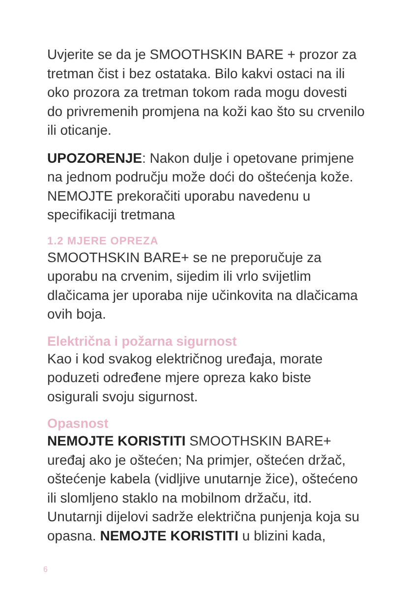Uvjerite se da je SMOOTHSKIN BARE + prozor za tretman čist i bez ostataka. Bilo kakvi ostaci na ili oko prozora za tretman tokom rada mogu dovesti do privremenih promjena na koži kao što su crvenilo ili oticanje.
UPOZORENJE: Nakon dulje i opetovane primjene na jednom području može doći do oštećenja kože. NEMOJTE prekoračiti uporabu navedenu u specifikaciji tretmana
1.2 MJERE OPREZA
SMOOTHSKIN BARE+ se ne preporučuje za uporabu na crvenim, sijedim ili vrlo svijetlim dlačicama jer uporaba nije učinkovita na dlačicama ovih boja.
Električna i požarna sigurnost
Kao i kod svakog električnog uređaja, morate poduzeti određene mjere opreza kako biste osigurali svoju sigurnost.
Opasnost
NEMOJTE KORISTITI SMOOTHSKIN BARE+ uređaj ako je oštećen; Na primjer, oštećen držač, oštećenje kabela (vidljive unutarnje žice), oštećeno ili slomljeno staklo na mobilnom držaču, itd. Unutarnji dijelovi sadrže električna punjenja koja su opasna. NEMOJTE KORISTITI u blizini kada,
6